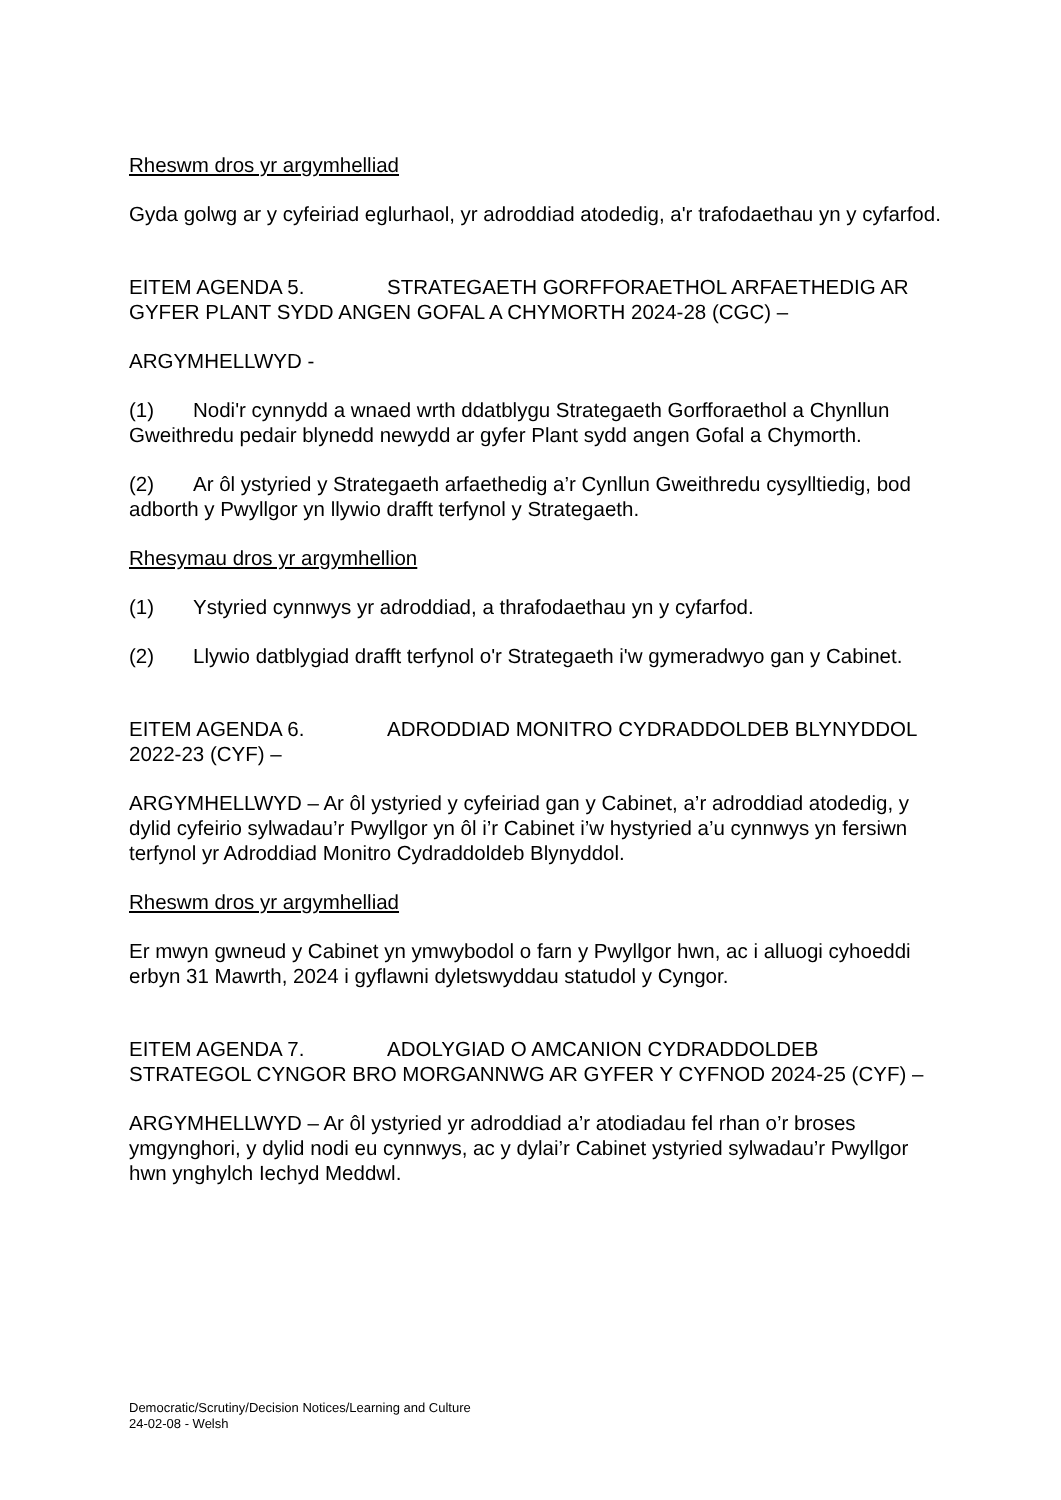Rheswm dros yr argymhelliad
Gyda golwg ar y cyfeiriad eglurhaol, yr adroddiad atodedig, a'r trafodaethau yn y cyfarfod.
EITEM AGENDA 5. STRATEGAETH GORFFORAETHOL ARFAETHEDIG AR GYFER PLANT SYDD ANGEN GOFAL A CHYMORTH 2024-28 (CGC) –
ARGYMHELLWYD -
(1) Nodi'r cynnydd a wnaed wrth ddatblygu Strategaeth Gorfforaethol a Chynllun Gweithredu pedair blynedd newydd ar gyfer Plant sydd angen Gofal a Chymorth.
(2) Ar ôl ystyried y Strategaeth arfaethedig a’r Cynllun Gweithredu cysylltiedig, bod adborth y Pwyllgor yn llywio drafft terfynol y Strategaeth.
Rhesymau dros yr argymhellion
(1) Ystyried cynnwys yr adroddiad, a thrafodaethau yn y cyfarfod.
(2) Llywio datblygiad drafft terfynol o'r Strategaeth i'w gymeradwyo gan y Cabinet.
EITEM AGENDA 6. ADRODDIAD MONITRO CYDRADDOLDEB BLYNYDDOL 2022-23 (CYF) –
ARGYMHELLWYD – Ar ôl ystyried y cyfeiriad gan y Cabinet, a’r adroddiad atodedig, y dylid cyfeirio sylwadau’r Pwyllgor yn ôl i’r Cabinet i’w hystyried a’u cynnwys yn fersiwn terfynol yr Adroddiad Monitro Cydraddoldeb Blynyddol.
Rheswm dros yr argymhelliad
Er mwyn gwneud y Cabinet yn ymwybodol o farn y Pwyllgor hwn, ac i alluogi cyhoeddi erbyn 31 Mawrth, 2024 i gyflawni dyletswyddau statudol y Cyngor.
EITEM AGENDA 7. ADOLYGIAD O AMCANION CYDRADDOLDEB STRATEGOL CYNGOR BRO MORGANNWG AR GYFER Y CYFNOD 2024-25 (CYF) –
ARGYMHELLWYD – Ar ôl ystyried yr adroddiad a’r atodiadau fel rhan o’r broses ymgynghori, y dylid nodi eu cynnwys, ac y dylai’r Cabinet ystyried sylwadau’r Pwyllgor hwn ynghylch Iechyd Meddwl.
Democratic/Scrutiny/Decision Notices/Learning and Culture
24-02-08 - Welsh